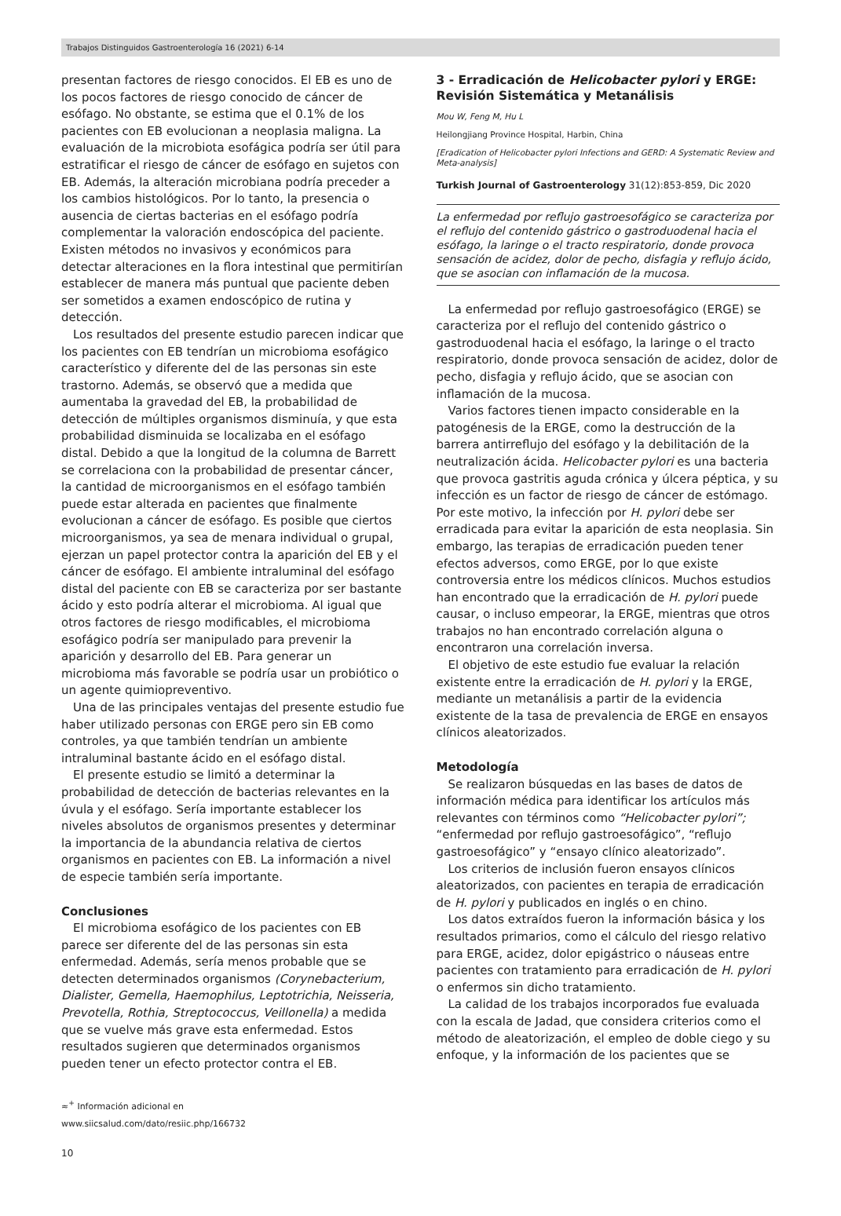Trabajos Distinguidos Gastroenterología 16 (2021) 6-14
presentan factores de riesgo conocidos. El EB es uno de los pocos factores de riesgo conocido de cáncer de esófago. No obstante, se estima que el 0.1% de los pacientes con EB evolucionan a neoplasia maligna. La evaluación de la microbiota esofágica podría ser útil para estratificar el riesgo de cáncer de esófago en sujetos con EB. Además, la alteración microbiana podría preceder a los cambios histológicos. Por lo tanto, la presencia o ausencia de ciertas bacterias en el esófago podría complementar la valoración endoscópica del paciente. Existen métodos no invasivos y económicos para detectar alteraciones en la flora intestinal que permitirían establecer de manera más puntual que paciente deben ser sometidos a examen endoscópico de rutina y detección.
Los resultados del presente estudio parecen indicar que los pacientes con EB tendrían un microbioma esofágico característico y diferente del de las personas sin este trastorno. Además, se observó que a medida que aumentaba la gravedad del EB, la probabilidad de detección de múltiples organismos disminuía, y que esta probabilidad disminuida se localizaba en el esófago distal. Debido a que la longitud de la columna de Barrett se correlaciona con la probabilidad de presentar cáncer, la cantidad de microorganismos en el esófago también puede estar alterada en pacientes que finalmente evolucionan a cáncer de esófago. Es posible que ciertos microorganismos, ya sea de menara individual o grupal, ejerzan un papel protector contra la aparición del EB y el cáncer de esófago. El ambiente intraluminal del esófago distal del paciente con EB se caracteriza por ser bastante ácido y esto podría alterar el microbioma. Al igual que otros factores de riesgo modificables, el microbioma esofágico podría ser manipulado para prevenir la aparición y desarrollo del EB. Para generar un microbioma más favorable se podría usar un probiótico o un agente quimiopreventivo.
Una de las principales ventajas del presente estudio fue haber utilizado personas con ERGE pero sin EB como controles, ya que también tendrían un ambiente intraluminal bastante ácido en el esófago distal.
El presente estudio se limitó a determinar la probabilidad de detección de bacterias relevantes en la úvula y el esófago. Sería importante establecer los niveles absolutos de organismos presentes y determinar la importancia de la abundancia relativa de ciertos organismos en pacientes con EB. La información a nivel de especie también sería importante.
Conclusiones
El microbioma esofágico de los pacientes con EB parece ser diferente del de las personas sin esta enfermedad. Además, sería menos probable que se detecten determinados organismos (Corynebacterium, Dialister, Gemella, Haemophilus, Leptotrichia, Neisseria, Prevotella, Rothia, Streptococcus, Veillonella) a medida que se vuelve más grave esta enfermedad. Estos resultados sugieren que determinados organismos pueden tener un efecto protector contra el EB.
≈<sup>+</sup> Información adicional en
www.siicsalud.com/dato/resiic.php/166732
3 - Erradicación de Helicobacter pylori y ERGE: Revisión Sistemática y Metanálisis
Mou W, Feng M, Hu L
Heilongjiang Province Hospital, Harbin, China
[Eradication of Helicobacter pylori Infections and GERD: A Systematic Review and Meta-analysis]
Turkish Journal of Gastroenterology 31(12):853-859, Dic 2020
La enfermedad por reflujo gastroesofágico se caracteriza por el reflujo del contenido gástrico o gastroduodenal hacia el esófago, la laringe o el tracto respiratorio, donde provoca sensación de acidez, dolor de pecho, disfagia y reflujo ácido, que se asocian con inflamación de la mucosa.
La enfermedad por reflujo gastroesofágico (ERGE) se caracteriza por el reflujo del contenido gástrico o gastroduodenal hacia el esófago, la laringe o el tracto respiratorio, donde provoca sensación de acidez, dolor de pecho, disfagia y reflujo ácido, que se asocian con inflamación de la mucosa.
Varios factores tienen impacto considerable en la patogénesis de la ERGE, como la destrucción de la barrera antirreflujo del esófago y la debilitación de la neutralización ácida. Helicobacter pylori es una bacteria que provoca gastritis aguda crónica y úlcera péptica, y su infección es un factor de riesgo de cáncer de estómago. Por este motivo, la infección por H. pylori debe ser erradicada para evitar la aparición de esta neoplasia. Sin embargo, las terapias de erradicación pueden tener efectos adversos, como ERGE, por lo que existe controversia entre los médicos clínicos. Muchos estudios han encontrado que la erradicación de H. pylori puede causar, o incluso empeorar, la ERGE, mientras que otros trabajos no han encontrado correlación alguna o encontraron una correlación inversa.
El objetivo de este estudio fue evaluar la relación existente entre la erradicación de H. pylori y la ERGE, mediante un metanálisis a partir de la evidencia existente de la tasa de prevalencia de ERGE en ensayos clínicos aleatorizados.
Metodología
Se realizaron búsquedas en las bases de datos de información médica para identificar los artículos más relevantes con términos como “Helicobacter pylori”; “enfermedad por reflujo gastroesofágico”, “reflujo gastroesofágico” y “ensayo clínico aleatorizado”.
Los criterios de inclusión fueron ensayos clínicos aleatorizados, con pacientes en terapia de erradicación de H. pylori y publicados en inglés o en chino.
Los datos extraídos fueron la información básica y los resultados primarios, como el cálculo del riesgo relativo para ERGE, acidez, dolor epigástrico o náuseas entre pacientes con tratamiento para erradicación de H. pylori o enfermos sin dicho tratamiento.
La calidad de los trabajos incorporados fue evaluada con la escala de Jadad, que considera criterios como el método de aleatorización, el empleo de doble ciego y su enfoque, y la información de los pacientes que se
10